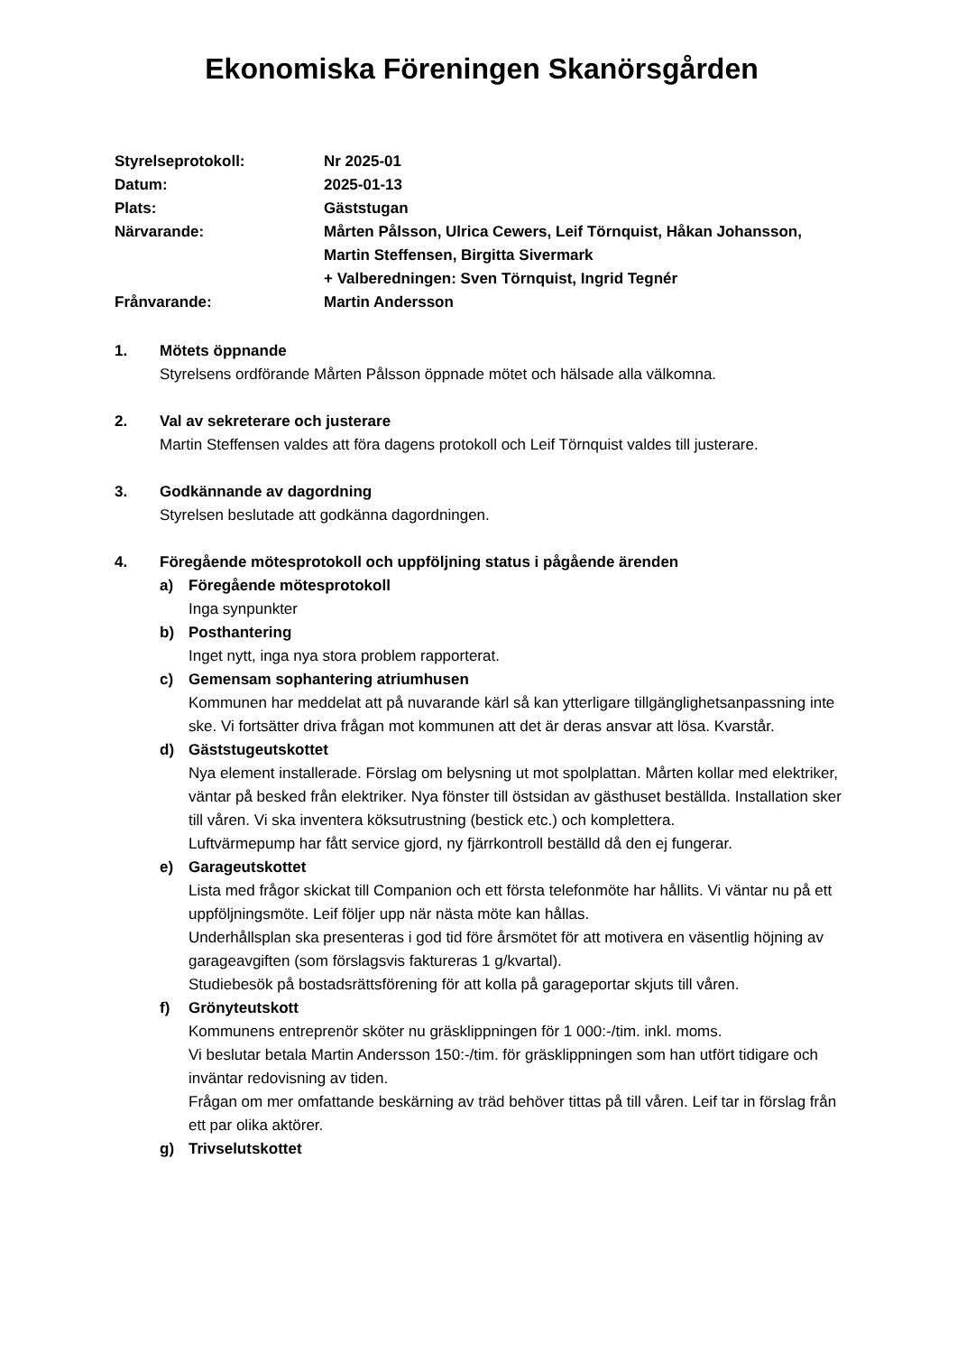Ekonomiska Föreningen Skanörsgården
| Styrelseprotokoll: | Nr 2025-01 |
| Datum: | 2025-01-13 |
| Plats: | Gäststugan |
| Närvarande: | Mårten Pålsson, Ulrica Cewers, Leif Törnquist, Håkan Johansson, Martin Steffensen, Birgitta Sivermark + Valberedningen: Sven Törnquist, Ingrid Tegnér |
| Frånvarande: | Martin Andersson |
1. Mötets öppnande
Styrelsens ordförande Mårten Pålsson öppnade mötet och hälsade alla välkomna.
2. Val av sekreterare och justerare
Martin Steffensen valdes att föra dagens protokoll och Leif Törnquist valdes till justerare.
3. Godkännande av dagordning
Styrelsen beslutade att godkänna dagordningen.
4. Föregående mötesprotokoll och uppföljning status i pågående ärenden
a) Föregående mötesprotokoll
Inga synpunkter
b) Posthantering
Inget nytt, inga nya stora problem rapporterat.
c) Gemensam sophantering atriumhusen
Kommunen har meddelat att på nuvarande kärl så kan ytterligare tillgänglighetsanpassning inte ske. Vi fortsätter driva frågan mot kommunen att det är deras ansvar att lösa. Kvarstår.
d) Gäststugeutskottet
Nya element installerade. Förslag om belysning ut mot spolplattan. Mårten kollar med elektriker, väntar på besked från elektriker. Nya fönster till östsidan av gästhuset beställda. Installation sker till våren. Vi ska inventera köksutrustning (bestick etc.) och komplettera.
Luftvärmepump har fått service gjord, ny fjärrkontroll beställd då den ej fungerar.
e) Garageutskottet
Lista med frågor skickat till Companion och ett första telefonmöte har hållits. Vi väntar nu på ett uppföljningsmöte. Leif följer upp när nästa möte kan hållas.
Underhållsplan ska presenteras i god tid före årsmötet för att motivera en väsentlig höjning av garageavgiften (som förslagsvis faktureras 1 g/kvartal).
Studiebesök på bostadsrättsförening för att kolla på garageportar skjuts till våren.
f) Grönyteutskott
Kommunens entreprenör sköter nu gräsklippningen för 1 000:-/tim. inkl. moms.
Vi beslutar betala Martin Andersson 150:-/tim. för gräsklippningen som han utfört tidigare och inväntar redovisning av tiden.
Frågan om mer omfattande beskärning av träd behöver tittas på till våren. Leif tar in förslag från ett par olika aktörer.
g) Trivselutskottet